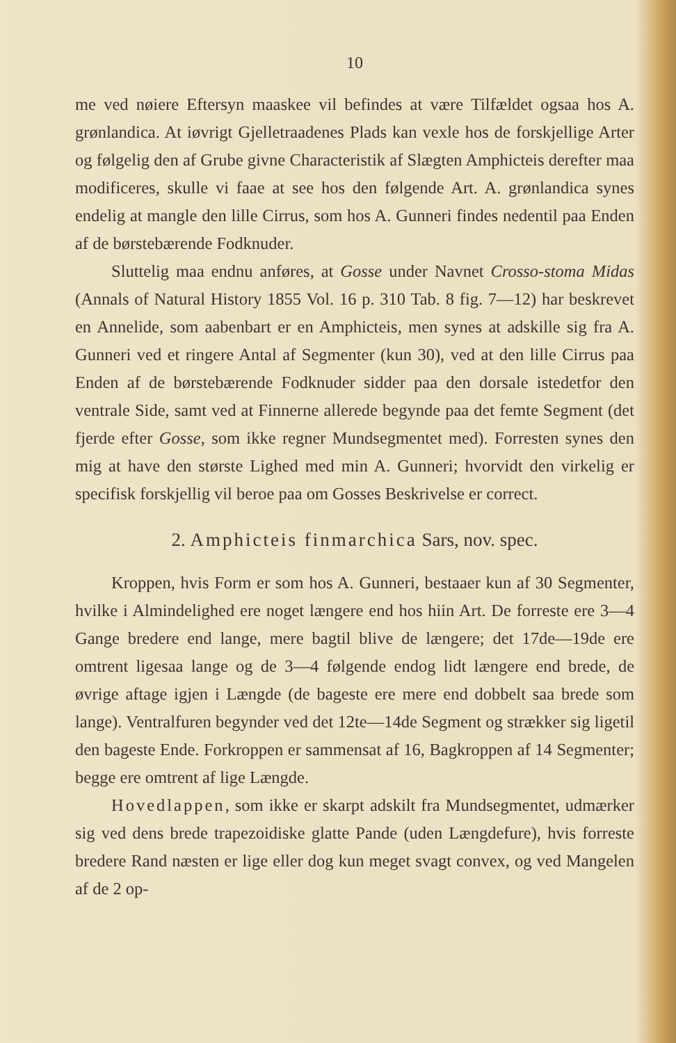10
me ved nøiere Eftersyn maaskee vil befindes at være Tilfældet ogsaa hos A. grønlandica. At iøvrigt Gjelletraadenes Plads kan vexle hos de forskjellige Arter og følgelig den af Grube givne Characteristik af Slægten Amphicteis derefter maa modificeres, skulle vi faae at see hos den følgende Art. A. grønlandica synes endelig at mangle den lille Cirrus, som hos A. Gunneri findes nedentil paa Enden af de børstebærende Fodknuder.
Sluttelig maa endnu anføres, at Gosse under Navnet Crosso-stoma Midas (Annals of Natural History 1855 Vol. 16 p. 310 Tab. 8 fig. 7—12) har beskrevet en Annelide, som aabenbart er en Amphicteis, men synes at adskille sig fra A. Gunneri ved et ringere Antal af Segmenter (kun 30), ved at den lille Cirrus paa Enden af de børstebærende Fodknuder sidder paa den dorsale istedetfor den ventrale Side, samt ved at Finnerne allerede begynde paa det femte Segment (det fjerde efter Gosse, som ikke regner Mundsegmentet med). Forresten synes den mig at have den største Lighed med min A. Gunneri; hvorvidt den virkelig er specifisk forskjellig vil beroe paa om Gosses Beskrivelse er correct.
2. Amphicteis finmarchica Sars, nov. spec.
Kroppen, hvis Form er som hos A. Gunneri, bestaaer kun af 30 Segmenter, hvilke i Almindelighed ere noget længere end hos hiin Art. De forreste ere 3—4 Gange bredere end lange, mere bagtil blive de længere; det 17de—19de ere omtrent ligesaa lange og de 3—4 følgende endog lidt længere end brede, de øvrige aftage igjen i Længde (de bageste ere mere end dobbelt saa brede som lange). Ventralfuren begynder ved det 12te—14de Segment og strækker sig ligetil den bageste Ende. Forkroppen er sammensat af 16, Bagkroppen af 14 Segmenter; begge ere omtrent af lige Længde.
Hovedlappen, som ikke er skarpt adskilt fra Mundsegmentet, udmærker sig ved dens brede trapezoidiske glatte Pande (uden Længdefure), hvis forreste bredere Rand næsten er lige eller dog kun meget svagt convex, og ved Mangelen af de 2 op-